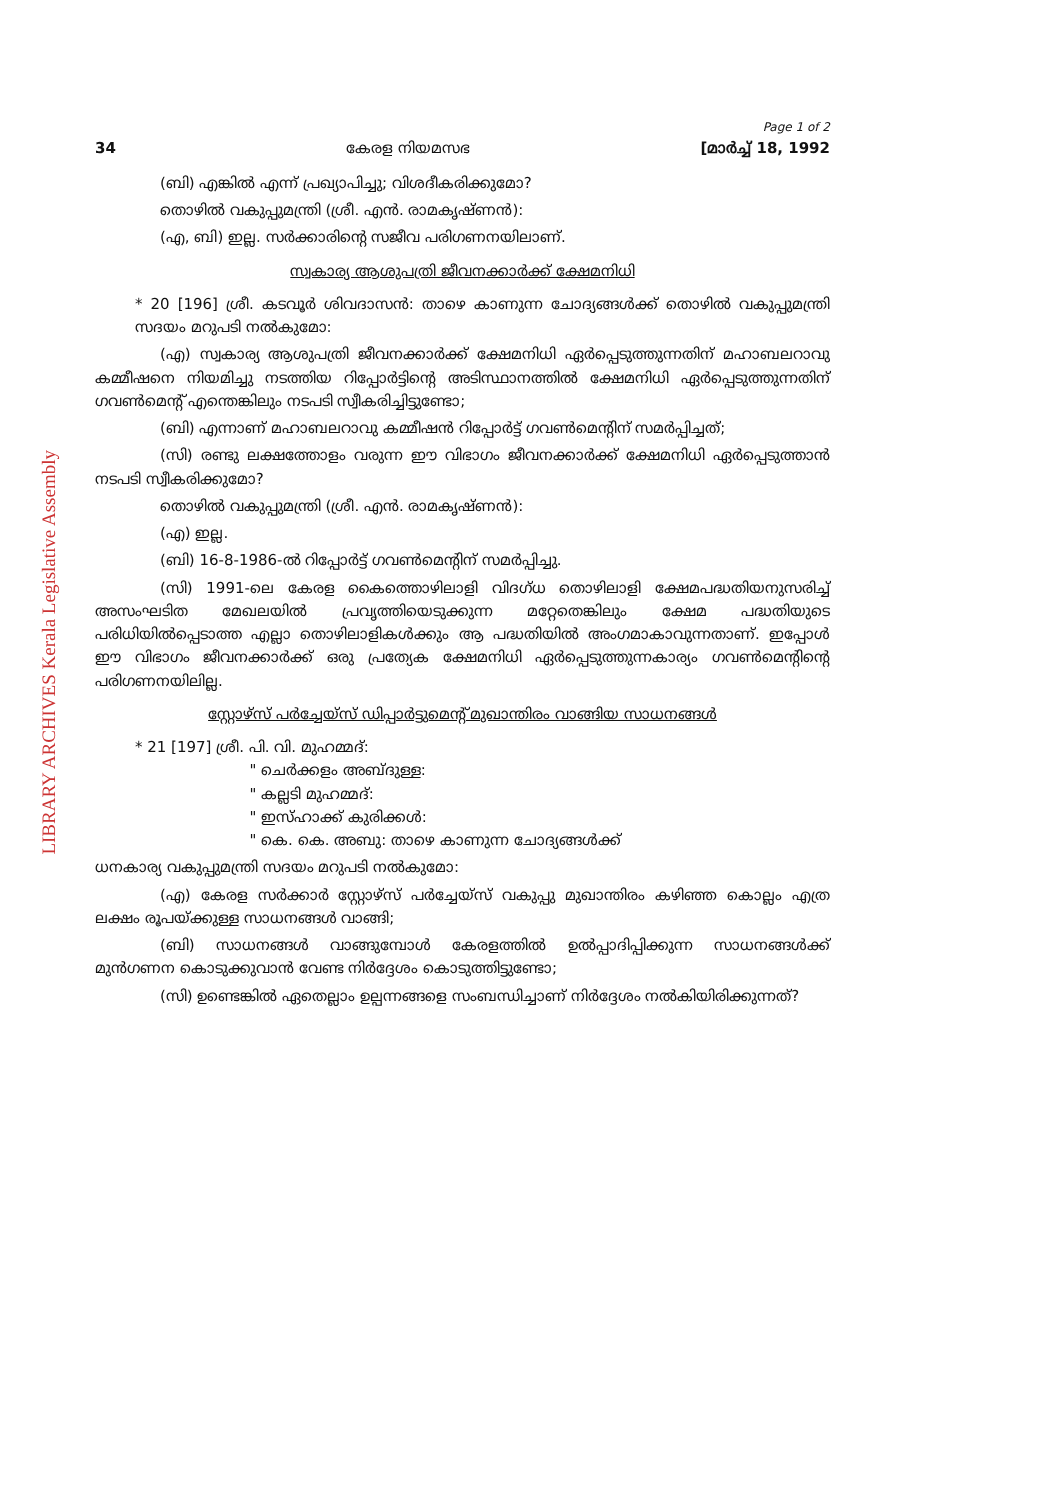LIBRARY ARCHIVES Kerala Legislative Assembly
Page 1 of 2
34 കേരള നിയമസഭ [മാർച്ച് 18, 1992
(ബി) എങ്കിൽ എന്ന് പ്രഖ്യാപിച്ചു; വിശദീകരിക്കുമോ?
തൊഴിൽ വകുപ്പുമന്ത്രി (ശ്രീ. എൻ. രാമകൃഷ്ണൻ):
(എ, ബി) ഇല്ല. സർക്കാരിന്റെ സജീവ പരിഗണനയിലാണ്.
സ്വകാര്യ ആശുപത്രി ജീവനക്കാർക്ക് ക്ഷേമനിധി
* 20 [196] ശ്രീ. കടവൂർ ശിവദാസൻ: താഴെ കാണുന്ന ചോദ്യങ്ങൾക്ക് തൊഴിൽ വകുപ്പുമന്ത്രി സദയം മറുപടി നൽകുമോ:
(എ) സ്വകാര്യ ആശുപത്രി ജീവനക്കാർക്ക് ക്ഷേമനിധി ഏർപ്പെടുത്തുന്നതിന് മഹാബലറാവു കമ്മീഷനെ നിയമിച്ചു നടത്തിയ റിപ്പോർട്ടിന്റെ അടിസ്ഥാനത്തിൽ ക്ഷേമനിധി ഏർപ്പെടുത്തുന്നതിന് ഗവൺമെന്റ് എന്തെങ്കിലും നടപടി സ്വീകരിച്ചിട്ടുണ്ടോ;
(ബി) എന്നാണ് മഹാബലറാവു കമ്മീഷൻ റിപ്പോർട്ട് ഗവൺമെന്റിന് സമർപ്പിച്ചത്;
(സി) രണ്ടു ലക്ഷത്തോളം വരുന്ന ഈ വിഭാഗം ജീവനക്കാർക്ക് ക്ഷേമനിധി ഏർപ്പെടുത്താൻ നടപടി സ്വീകരിക്കുമോ?
തൊഴിൽ വകുപ്പുമന്ത്രി (ശ്രീ. എൻ. രാമകൃഷ്ണൻ):
(എ) ഇല്ല.
(ബി) 16-8-1986-ൽ റിപ്പോർട്ട് ഗവൺമെന്റിന് സമർപ്പിച്ചു.
(സി) 1991-ലെ കേരള കൈത്തൊഴിലാളി വിദഗ്ധ തൊഴിലാളി ക്ഷേമപദ്ധതിയനുസരിച്ച് അസംഘടിത മേഖലയിൽ പ്രവൃത്തിയെടുക്കുന്ന മറ്റേതെങ്കിലും ക്ഷേമ പദ്ധതിയുടെ പരിധിയിൽപ്പെടാത്ത എല്ലാ തൊഴിലാളികൾക്കും ആ പദ്ധതിയിൽ അംഗമാകാവുന്നതാണ്. ഇപ്പോൾ ഈ വിഭാഗം ജീവനക്കാർക്ക് ഒരു പ്രത്യേക ക്ഷേമനിധി ഏർപ്പെടുത്തുന്നകാര്യം ഗവൺമെന്റിന്റെ പരിഗണനയിലില്ല.
സ്റ്റോഴ്സ് പർച്ചേയ്സ് ഡിപ്പാർട്ടുമെന്റ് മുഖാന്തിരം വാങ്ങിയ സാധനങ്ങൾ
* 21 [197] ശ്രീ. പി. വി. മുഹമ്മദ്:
" ചെർക്കളം അബ്ദുള്ള:
" കല്ലടി മുഹമ്മദ്:
" ഇസ്ഹാക്ക് കുരിക്കൾ:
" കെ. കെ. അബു: താഴെ കാണുന്ന ചോദ്യങ്ങൾക്ക്
ധനകാര്യ വകുപ്പുമന്ത്രി സദയം മറുപടി നൽകുമോ:
(എ) കേരള സർക്കാർ സ്റ്റോഴ്സ് പർച്ചേയ്സ് വകുപ്പു മുഖാന്തിരം കഴിഞ്ഞ കൊല്ലം എത്ര ലക്ഷം രൂപയ്ക്കുള്ള സാധനങ്ങൾ വാങ്ങി;
(ബി) സാധനങ്ങൾ വാങ്ങുമ്പോൾ കേരളത്തിൽ ഉൽപ്പാദിപ്പിക്കുന്ന സാധനങ്ങൾക്ക് മുൻഗണന കൊടുക്കുവാൻ വേണ്ട നിർദ്ദേശം കൊടുത്തിട്ടുണ്ടോ;
(സി) ഉണ്ടെങ്കിൽ ഏതെല്ലാം ഉല്പന്നങ്ങളെ സംബന്ധിച്ചാണ് നിർദ്ദേശം നൽകിയിരിക്കുന്നത്?